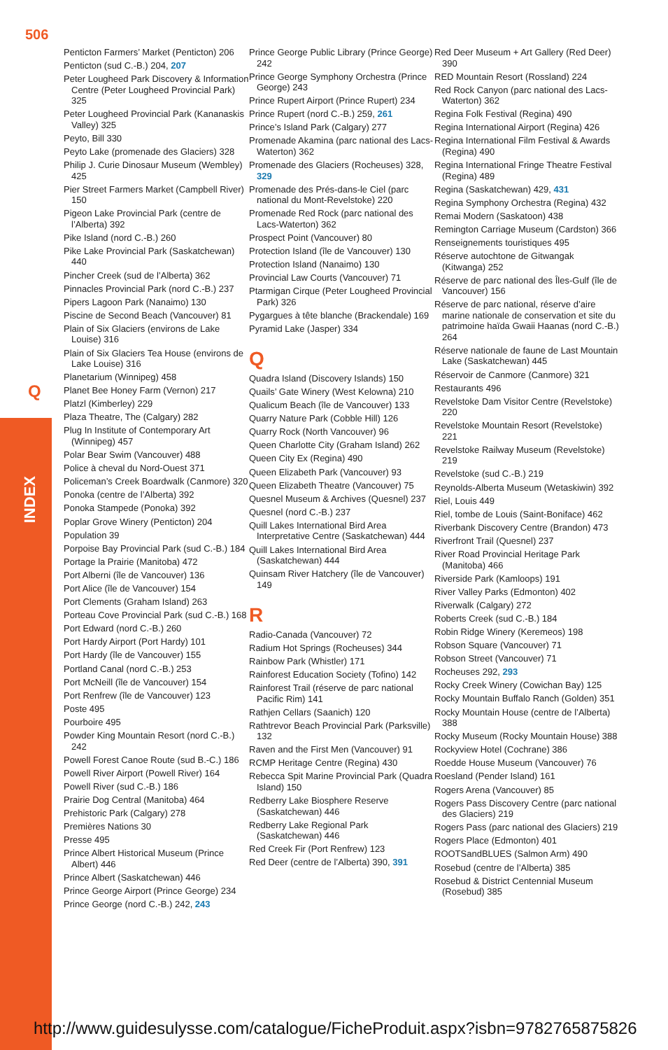506
Q
INDEX
Penticton Farmers’ Market (Penticton) 206
Penticton (sud C.-B.) 204, 207
Peter Lougheed Park Discovery & Information Centre (Peter Lougheed Provincial Park) 325
Peter Lougheed Provincial Park (Kananaskis Valley) 325
Peyto, Bill 330
Peyto Lake (promenade des Glaciers) 328
Philip J. Curie Dinosaur Museum (Wembley) 425
Pier Street Farmers Market (Campbell River) 150
Pigeon Lake Provincial Park (centre de l’Alberta) 392
Pike Island (nord C.-B.) 260
Pike Lake Provincial Park (Saskatchewan) 440
Pincher Creek (sud de l’Alberta) 362
Pinnacles Provincial Park (nord C.-B.) 237
Pipers Lagoon Park (Nanaimo) 130
Piscine de Second Beach (Vancouver) 81
Plain of Six Glaciers (environs de Lake Louise) 316
Plain of Six Glaciers Tea House (environs de Lake Louise) 316
Planetarium (Winnipeg) 458
Planet Bee Honey Farm (Vernon) 217
Platzl (Kimberley) 229
Plaza Theatre, The (Calgary) 282
Plug In Institute of Contemporary Art (Winnipeg) 457
Polar Bear Swim (Vancouver) 488
Police à cheval du Nord-Ouest 371
Policeman’s Creek Boardwalk (Canmore) 320
Ponoka (centre de l’Alberta) 392
Ponoka Stampede (Ponoka) 392
Poplar Grove Winery (Penticton) 204
Population 39
Porpoise Bay Provincial Park (sud C.-B.) 184
Portage la Prairie (Manitoba) 472
Port Alberni (île de Vancouver) 136
Port Alice (île de Vancouver) 154
Port Clements (Graham Island) 263
Porteau Cove Provincial Park (sud C.-B.) 168
Port Edward (nord C.-B.) 260
Port Hardy Airport (Port Hardy) 101
Port Hardy (île de Vancouver) 155
Portland Canal (nord C.-B.) 253
Port McNeill (île de Vancouver) 154
Port Renfrew (île de Vancouver) 123
Poste 495
Pourboire 495
Powder King Mountain Resort (nord C.-B.) 242
Powell Forest Canoe Route (sud B.-C.) 186
Powell River Airport (Powell River) 164
Powell River (sud C.-B.) 186
Prairie Dog Central (Manitoba) 464
Prehistoric Park (Calgary) 278
Premières Nations 30
Presse 495
Prince Albert Historical Museum (Prince Albert) 446
Prince Albert (Saskatchewan) 446
Prince George Airport (Prince George) 234
Prince George (nord C.-B.) 242, 243
Prince George Public Library (Prince George) 242
Prince George Symphony Orchestra (Prince George) 243
Prince Rupert Airport (Prince Rupert) 234
Prince Rupert (nord C.-B.) 259, 261
Prince’s Island Park (Calgary) 277
Promenade Akamina (parc national des Lacs-Waterton) 362
Promenade des Glaciers (Rocheuses) 328, 329
Promenade des Prés-dans-le Ciel (parc national du Mont-Revelstoke) 220
Promenade Red Rock (parc national des Lacs-Waterton) 362
Prospect Point (Vancouver) 80
Protection Island (île de Vancouver) 130
Protection Island (Nanaimo) 130
Provincial Law Courts (Vancouver) 71
Ptarmigan Cirque (Peter Lougheed Provincial Park) 326
Pygargues à tête blanche (Brackendale) 169
Pyramid Lake (Jasper) 334
Q
Quadra Island (Discovery Islands) 150
Quails’ Gate Winery (West Kelowna) 210
Qualicum Beach (île de Vancouver) 133
Quarry Nature Park (Cobble Hill) 126
Quarry Rock (North Vancouver) 96
Queen Charlotte City (Graham Island) 262
Queen City Ex (Regina) 490
Queen Elizabeth Park (Vancouver) 93
Queen Elizabeth Theatre (Vancouver) 75
Quesnel Museum & Archives (Quesnel) 237
Quesnel (nord C.-B.) 237
Quill Lakes International Bird Area Interpretative Centre (Saskatchewan) 444
Quill Lakes International Bird Area (Saskatchewan) 444
Quinsam River Hatchery (île de Vancouver) 149
R
Radio-Canada (Vancouver) 72
Radium Hot Springs (Rocheuses) 344
Rainbow Park (Whistler) 171
Rainforest Education Society (Tofino) 142
Rainforest Trail (réserve de parc national Pacific Rim) 141
Rathjen Cellars (Saanich) 120
Rathtrevor Beach Provincial Park (Parksville) 132
Raven and the First Men (Vancouver) 91
RCMP Heritage Centre (Regina) 430
Rebecca Spit Marine Provincial Park (Quadra Island) 150
Redberry Lake Biosphere Reserve (Saskatchewan) 446
Redberry Lake Regional Park (Saskatchewan) 446
Red Creek Fir (Port Renfrew) 123
Red Deer (centre de l’Alberta) 390, 391
Red Deer Museum + Art Gallery (Red Deer) 390
RED Mountain Resort (Rossland) 224
Red Rock Canyon (parc national des Lacs-Waterton) 362
Regina Folk Festival (Regina) 490
Regina International Airport (Regina) 426
Regina International Film Festival & Awards (Regina) 490
Regina International Fringe Theatre Festival (Regina) 489
Regina (Saskatchewan) 429, 431
Regina Symphony Orchestra (Regina) 432
Remai Modern (Saskatoon) 438
Remington Carriage Museum (Cardston) 366
Renseignements touristiques 495
Réserve autochtone de Gitwangak (Kitwanga) 252
Réserve de parc national des Îles-Gulf (île de Vancouver) 156
Réserve de parc national, réserve d’aire marine nationale de conservation et site du patrimoine haïda Gwaii Haanas (nord C.-B.) 264
Réserve nationale de faune de Last Mountain Lake (Saskatchewan) 445
Réservoir de Canmore (Canmore) 321
Restaurants 496
Revelstoke Dam Visitor Centre (Revelstoke) 220
Revelstoke Mountain Resort (Revelstoke) 221
Revelstoke Railway Museum (Revelstoke) 219
Revelstoke (sud C.-B.) 219
Reynolds-Alberta Museum (Wetaskiwin) 392
Riel, Louis 449
Riel, tombe de Louis (Saint-Boniface) 462
Riverbank Discovery Centre (Brandon) 473
Riverfront Trail (Quesnel) 237
River Road Provincial Heritage Park (Manitoba) 466
Riverside Park (Kamloops) 191
River Valley Parks (Edmonton) 402
Riverwalk (Calgary) 272
Roberts Creek (sud C.-B.) 184
Robin Ridge Winery (Keremeos) 198
Robson Square (Vancouver) 71
Robson Street (Vancouver) 71
Rocheuses 292, 293
Rocky Creek Winery (Cowichan Bay) 125
Rocky Mountain Buffalo Ranch (Golden) 351
Rocky Mountain House (centre de l’Alberta) 388
Rocky Museum (Rocky Mountain House) 388
Rockyview Hotel (Cochrane) 386
Roedde House Museum (Vancouver) 76
Roesland (Pender Island) 161
Rogers Arena (Vancouver) 85
Rogers Pass Discovery Centre (parc national des Glaciers) 219
Rogers Pass (parc national des Glaciers) 219
Rogers Place (Edmonton) 401
ROOTSandBLUES (Salmon Arm) 490
Rosebud (centre de l’Alberta) 385
Rosebud & District Centennial Museum (Rosebud) 385
http://www.guidesulysse.com/catalogue/FicheProduit.aspx?isbn=9782765875826